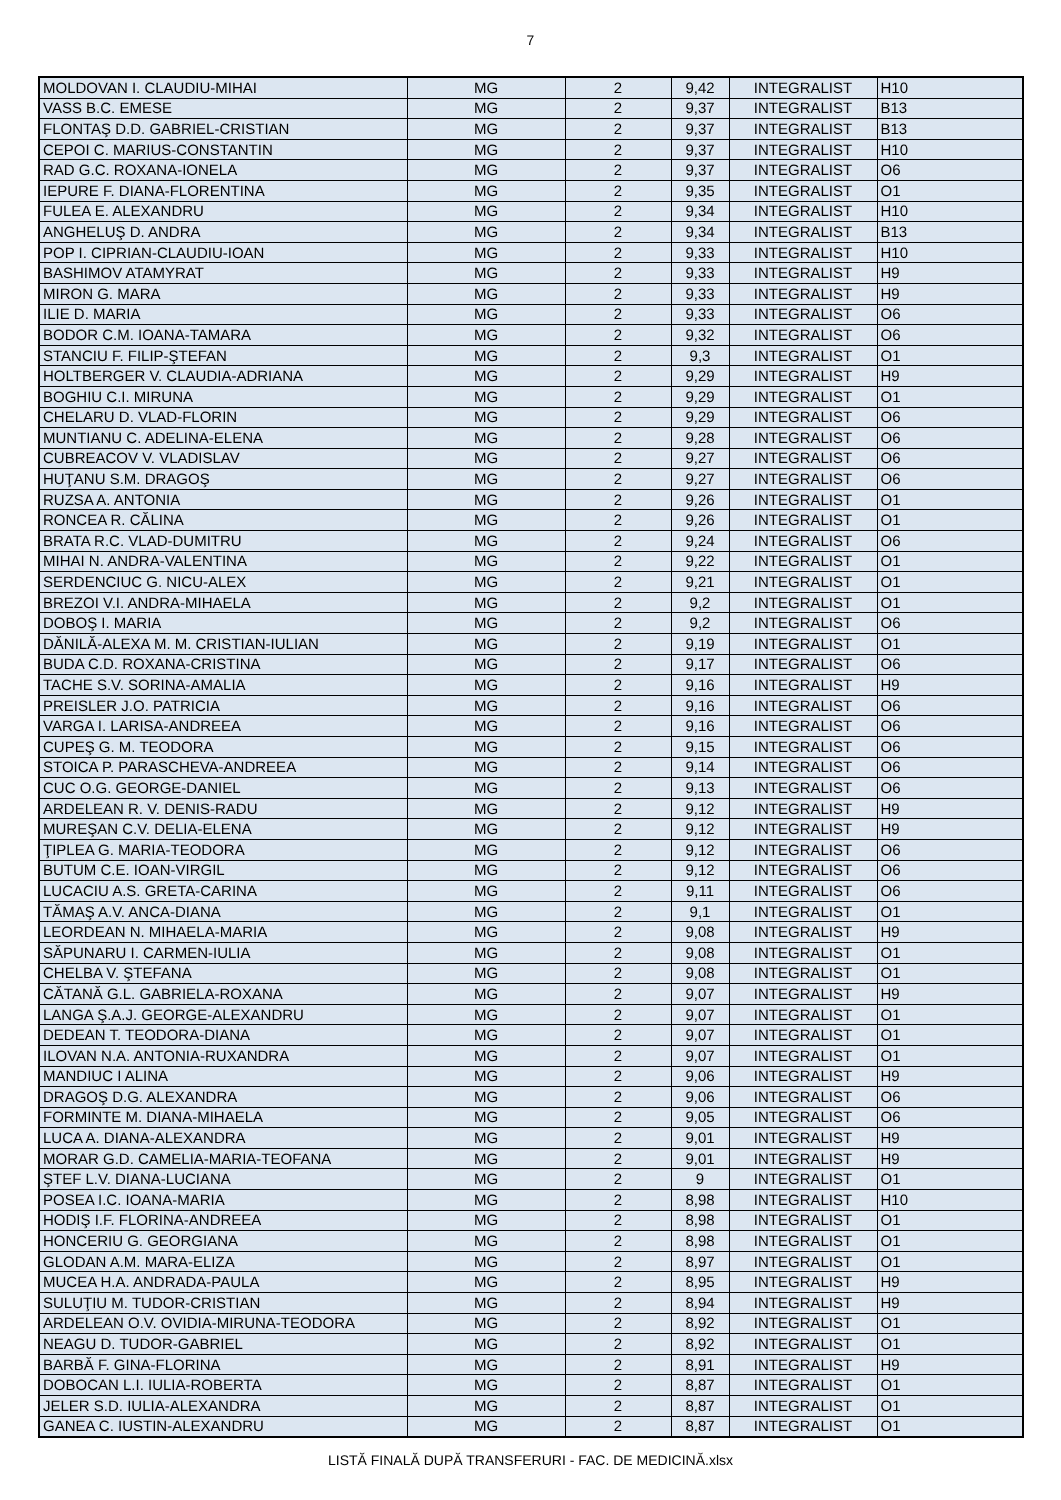7
| MOLDOVAN I. CLAUDIU-MIHAI | MG | 2 | 9,42 | INTEGRALIST | H10 |
| VASS B.C. EMESE | MG | 2 | 9,37 | INTEGRALIST | B13 |
| FLONTAŞ D.D. GABRIEL-CRISTIAN | MG | 2 | 9,37 | INTEGRALIST | B13 |
| CEPOI C. MARIUS-CONSTANTIN | MG | 2 | 9,37 | INTEGRALIST | H10 |
| RAD G.C. ROXANA-IONELA | MG | 2 | 9,37 | INTEGRALIST | O6 |
| IEPURE F. DIANA-FLORENTINA | MG | 2 | 9,35 | INTEGRALIST | O1 |
| FULEA E. ALEXANDRU | MG | 2 | 9,34 | INTEGRALIST | H10 |
| ANGHELUŞ D. ANDRA | MG | 2 | 9,34 | INTEGRALIST | B13 |
| POP I. CIPRIAN-CLAUDIU-IOAN | MG | 2 | 9,33 | INTEGRALIST | H10 |
| BASHIMOV ATAMYRAT | MG | 2 | 9,33 | INTEGRALIST | H9 |
| MIRON G. MARA | MG | 2 | 9,33 | INTEGRALIST | H9 |
| ILIE D. MARIA | MG | 2 | 9,33 | INTEGRALIST | O6 |
| BODOR C.M. IOANA-TAMARA | MG | 2 | 9,32 | INTEGRALIST | O6 |
| STANCIU F. FILIP-ŞTEFAN | MG | 2 | 9,3 | INTEGRALIST | O1 |
| HOLTBERGER V. CLAUDIA-ADRIANA | MG | 2 | 9,29 | INTEGRALIST | H9 |
| BOGHIU C.I. MIRUNA | MG | 2 | 9,29 | INTEGRALIST | O1 |
| CHELARU D. VLAD-FLORIN | MG | 2 | 9,29 | INTEGRALIST | O6 |
| MUNTIANU C. ADELINA-ELENA | MG | 2 | 9,28 | INTEGRALIST | O6 |
| CUBREACOV V. VLADISLAV | MG | 2 | 9,27 | INTEGRALIST | O6 |
| HUŢANU S.M. DRAGOŞ | MG | 2 | 9,27 | INTEGRALIST | O6 |
| RUZSA A. ANTONIA | MG | 2 | 9,26 | INTEGRALIST | O1 |
| RONCEA R. CĂLINA | MG | 2 | 9,26 | INTEGRALIST | O1 |
| BRATA R.C. VLAD-DUMITRU | MG | 2 | 9,24 | INTEGRALIST | O6 |
| MIHAI N. ANDRA-VALENTINA | MG | 2 | 9,22 | INTEGRALIST | O1 |
| SERDENCIUC G. NICU-ALEX | MG | 2 | 9,21 | INTEGRALIST | O1 |
| BREZOI V.I. ANDRA-MIHAELA | MG | 2 | 9,2 | INTEGRALIST | O1 |
| DOBOŞ I. MARIA | MG | 2 | 9,2 | INTEGRALIST | O6 |
| DĂNILĂ-ALEXA M. M. CRISTIAN-IULIAN | MG | 2 | 9,19 | INTEGRALIST | O1 |
| BUDA C.D. ROXANA-CRISTINA | MG | 2 | 9,17 | INTEGRALIST | O6 |
| TACHE S.V. SORINA-AMALIA | MG | 2 | 9,16 | INTEGRALIST | H9 |
| PREISLER J.O. PATRICIA | MG | 2 | 9,16 | INTEGRALIST | O6 |
| VARGA I. LARISA-ANDREEA | MG | 2 | 9,16 | INTEGRALIST | O6 |
| CUPEŞ G. M. TEODORA | MG | 2 | 9,15 | INTEGRALIST | O6 |
| STOICA P. PARASCHEVA-ANDREEA | MG | 2 | 9,14 | INTEGRALIST | O6 |
| CUC O.G. GEORGE-DANIEL | MG | 2 | 9,13 | INTEGRALIST | O6 |
| ARDELEAN R. V. DENIS-RADU | MG | 2 | 9,12 | INTEGRALIST | H9 |
| MUREŞAN C.V. DELIA-ELENA | MG | 2 | 9,12 | INTEGRALIST | H9 |
| ŢIPLEA G. MARIA-TEODORA | MG | 2 | 9,12 | INTEGRALIST | O6 |
| BUTUM C.E. IOAN-VIRGIL | MG | 2 | 9,12 | INTEGRALIST | O6 |
| LUCACIU A.S. GRETA-CARINA | MG | 2 | 9,11 | INTEGRALIST | O6 |
| TĂMAŞ A.V. ANCA-DIANA | MG | 2 | 9,1 | INTEGRALIST | O1 |
| LEORDEAN N. MIHAELA-MARIA | MG | 2 | 9,08 | INTEGRALIST | H9 |
| SĂPUNARU I. CARMEN-IULIA | MG | 2 | 9,08 | INTEGRALIST | O1 |
| CHELBA V. ŞTEFANA | MG | 2 | 9,08 | INTEGRALIST | O1 |
| CĂTANĂ G.L. GABRIELA-ROXANA | MG | 2 | 9,07 | INTEGRALIST | H9 |
| LANGA Ş.A.J. GEORGE-ALEXANDRU | MG | 2 | 9,07 | INTEGRALIST | O1 |
| DEDEAN T. TEODORA-DIANA | MG | 2 | 9,07 | INTEGRALIST | O1 |
| ILOVAN N.A. ANTONIA-RUXANDRA | MG | 2 | 9,07 | INTEGRALIST | O1 |
| MANDIUC I ALINA | MG | 2 | 9,06 | INTEGRALIST | H9 |
| DRAGOŞ D.G. ALEXANDRA | MG | 2 | 9,06 | INTEGRALIST | O6 |
| FORMINTE M. DIANA-MIHAELA | MG | 2 | 9,05 | INTEGRALIST | O6 |
| LUCA A. DIANA-ALEXANDRA | MG | 2 | 9,01 | INTEGRALIST | H9 |
| MORAR G.D. CAMELIA-MARIA-TEOFANA | MG | 2 | 9,01 | INTEGRALIST | H9 |
| ŞTEF L.V. DIANA-LUCIANA | MG | 2 | 9 | INTEGRALIST | O1 |
| POSEA I.C. IOANA-MARIA | MG | 2 | 8,98 | INTEGRALIST | H10 |
| HODIŞ I.F. FLORINA-ANDREEA | MG | 2 | 8,98 | INTEGRALIST | O1 |
| HONCERIU G. GEORGIANA | MG | 2 | 8,98 | INTEGRALIST | O1 |
| GLODAN A.M. MARA-ELIZA | MG | 2 | 8,97 | INTEGRALIST | O1 |
| MUCEA H.A. ANDRADA-PAULA | MG | 2 | 8,95 | INTEGRALIST | H9 |
| SULUŢIU M. TUDOR-CRISTIAN | MG | 2 | 8,94 | INTEGRALIST | H9 |
| ARDELEAN O.V. OVIDIA-MIRUNA-TEODORA | MG | 2 | 8,92 | INTEGRALIST | O1 |
| NEAGU D. TUDOR-GABRIEL | MG | 2 | 8,92 | INTEGRALIST | O1 |
| BARBĂ F. GINA-FLORINA | MG | 2 | 8,91 | INTEGRALIST | H9 |
| DOBOCAN L.I. IULIA-ROBERTA | MG | 2 | 8,87 | INTEGRALIST | O1 |
| JELER S.D. IULIA-ALEXANDRA | MG | 2 | 8,87 | INTEGRALIST | O1 |
| GANEA C. IUSTIN-ALEXANDRU | MG | 2 | 8,87 | INTEGRALIST | O1 |
LISTĂ FINALĂ DUPĂ TRANSFERURI - FAC. DE MEDICINĂ.xlsx